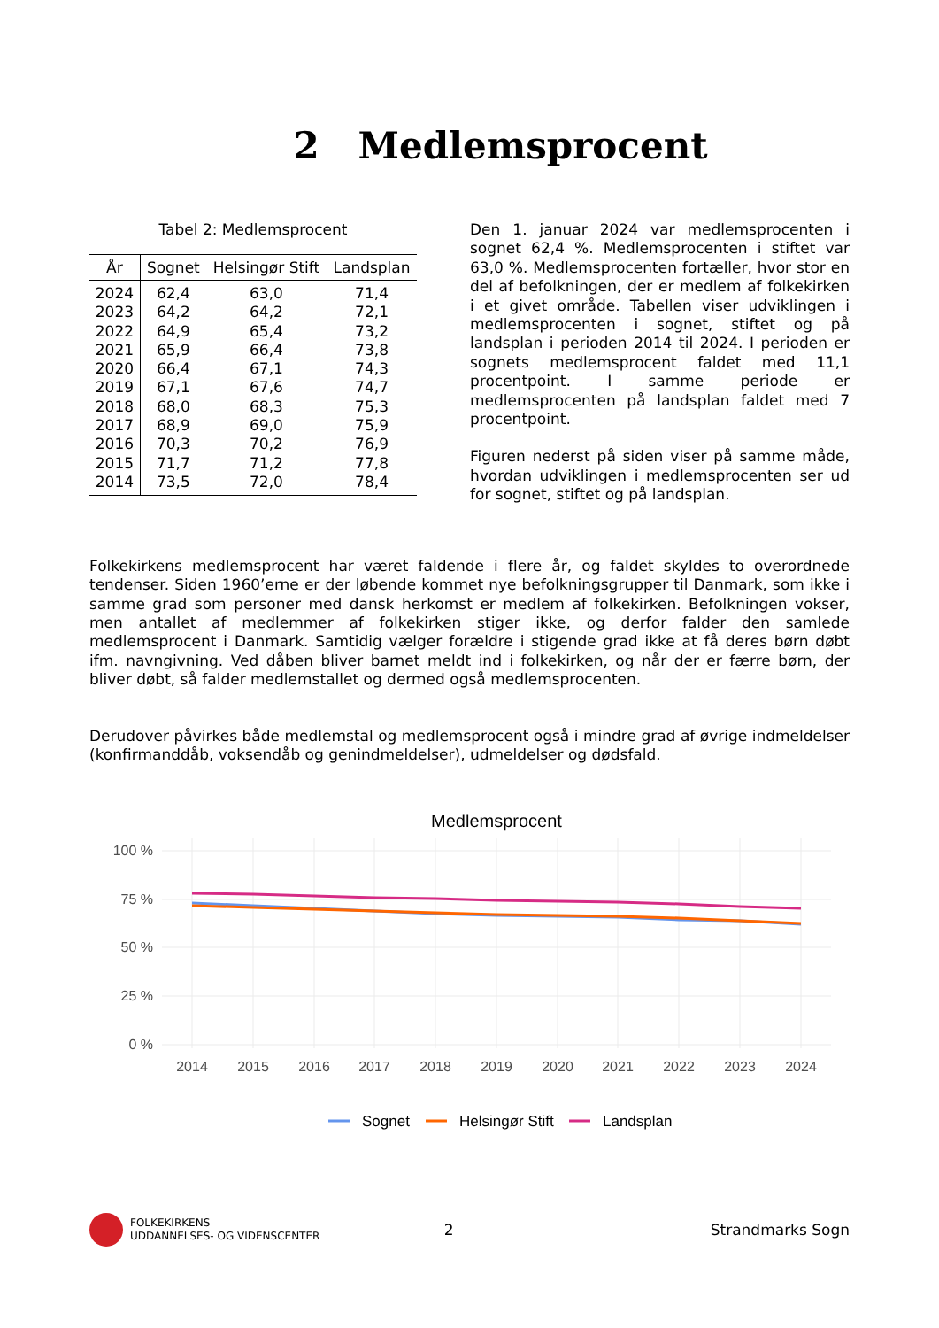2 Medlemsprocent
Tabel 2: Medlemsprocent
| År | Sognet | Helsingør Stift | Landsplan |
| --- | --- | --- | --- |
| 2024 | 62,4 | 63,0 | 71,4 |
| 2023 | 64,2 | 64,2 | 72,1 |
| 2022 | 64,9 | 65,4 | 73,2 |
| 2021 | 65,9 | 66,4 | 73,8 |
| 2020 | 66,4 | 67,1 | 74,3 |
| 2019 | 67,1 | 67,6 | 74,7 |
| 2018 | 68,0 | 68,3 | 75,3 |
| 2017 | 68,9 | 69,0 | 75,9 |
| 2016 | 70,3 | 70,2 | 76,9 |
| 2015 | 71,7 | 71,2 | 77,8 |
| 2014 | 73,5 | 72,0 | 78,4 |
Den 1. januar 2024 var medlemsprocenten i sognet 62,4 %. Medlemsprocenten i stiftet var 63,0 %. Medlemsprocenten fortæller, hvor stor en del af befolkningen, der er medlem af folkekirken i et givet område. Tabellen viser udviklingen i medlemsprocenten i sognet, stiftet og på landsplan i perioden 2014 til 2024. I perioden er sognets medlemsprocent faldet med 11,1 procentpoint. I samme periode er medlemsprocenten på landsplan faldet med 7 procentpoint.
Figuren nederst på siden viser på samme måde, hvordan udviklingen i medlemsprocenten ser ud for sognet, stiftet og på landsplan.
Folkekirkens medlemsprocent har været faldende i flere år, og faldet skyldes to overordnede tendenser. Siden 1960’erne er der løbende kommet nye befolkningsgrupper til Danmark, som ikke i samme grad som personer med dansk herkomst er medlem af folkekirken. Befolkningen vokser, men antallet af medlemmer af folkekirken stiger ikke, og derfor falder den samlede medlemsprocent i Danmark. Samtidig vælger forældre i stigende grad ikke at få deres børn døbt ifm. navngivning. Ved dåben bliver barnet meldt ind i folkekirken, og når der er færre børn, der bliver døbt, så falder medlemstallet og dermed også medlemsprocenten.
Derudover påvirkes både medlemstal og medlemsprocent også i mindre grad af øvrige indmeldelser (konfirmanddåb, voksendåb og genindmeldelser), udmeldelser og dødsfald.
Medlemsprocent
100 %
75 %
50 %
25 %
0 %
2014
2015
2016
2017
2018
2019
2020
2021
2022
2023
2024
Sognet
Helsingør Stift
Landsplan
FOLKEKIRKENS
UDDANNELSES- OG VIDENSCENTER
2 Strandmarks Sogn